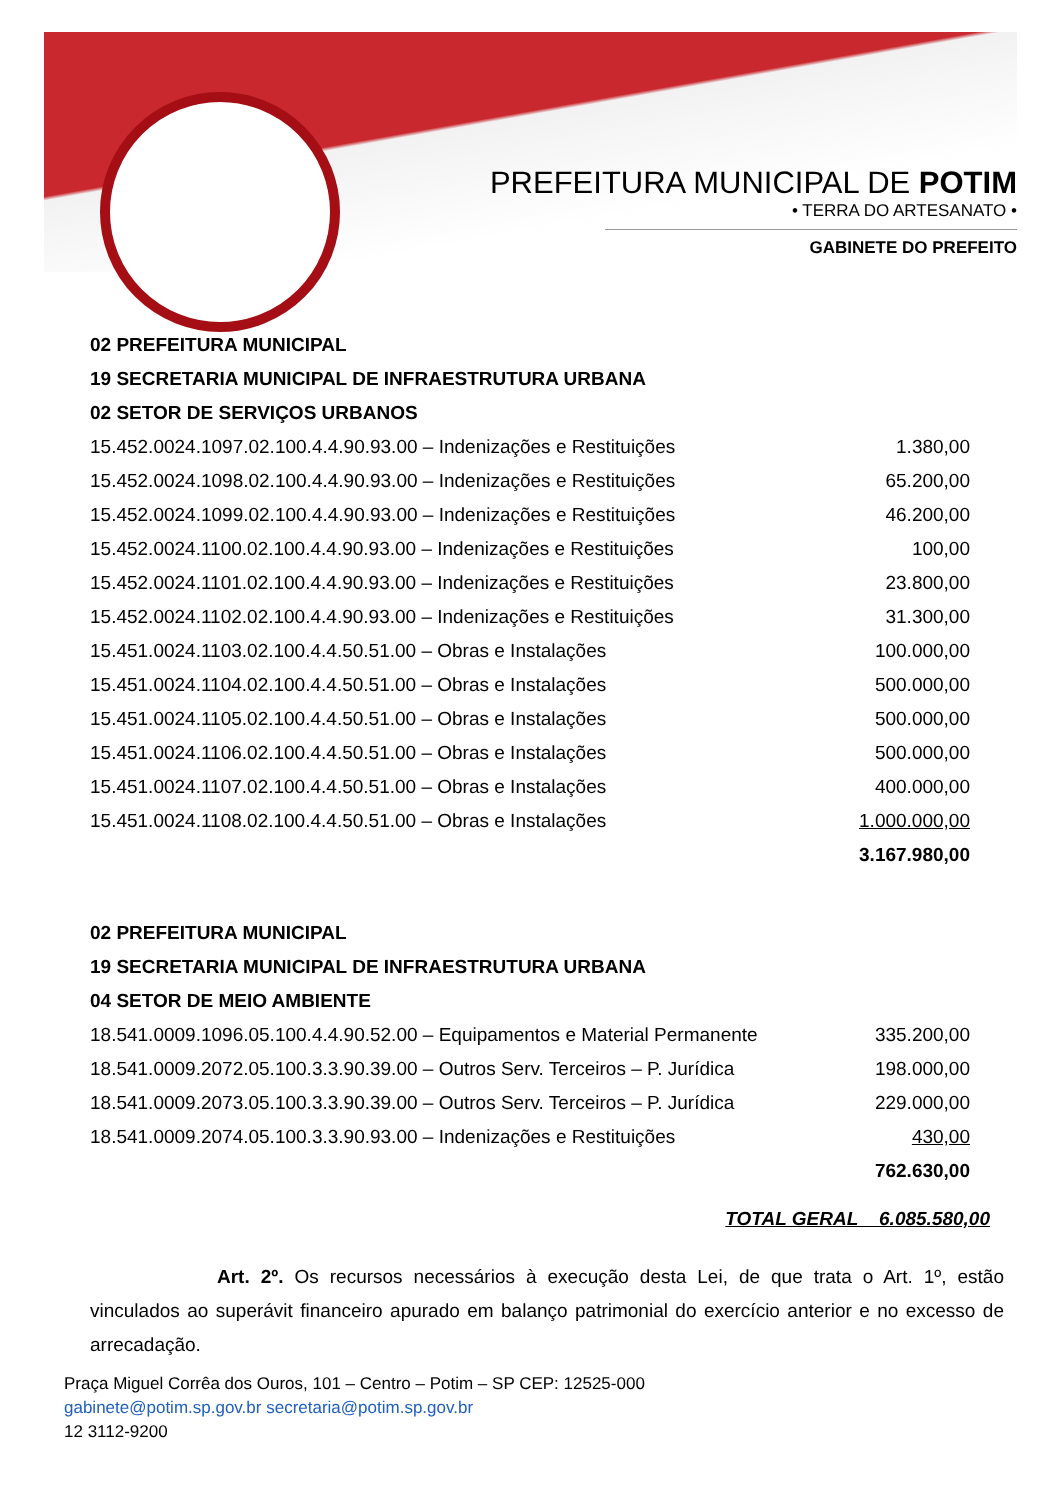PREFEITURA MUNICIPAL DE POTIM
• TERRA DO ARTESANATO •
GABINETE DO PREFEITO
02 PREFEITURA MUNICIPAL
19 SECRETARIA MUNICIPAL DE INFRAESTRUTURA URBANA
02 SETOR DE SERVIÇOS URBANOS
| 15.452.0024.1097.02.100.4.4.90.93.00 – Indenizações e Restituições | 1.380,00 |
| 15.452.0024.1098.02.100.4.4.90.93.00 – Indenizações e Restituições | 65.200,00 |
| 15.452.0024.1099.02.100.4.4.90.93.00 – Indenizações e Restituições | 46.200,00 |
| 15.452.0024.1100.02.100.4.4.90.93.00 – Indenizações e Restituições | 100,00 |
| 15.452.0024.1101.02.100.4.4.90.93.00 – Indenizações e Restituições | 23.800,00 |
| 15.452.0024.1102.02.100.4.4.90.93.00 – Indenizações e Restituições | 31.300,00 |
| 15.451.0024.1103.02.100.4.4.50.51.00 – Obras e Instalações | 100.000,00 |
| 15.451.0024.1104.02.100.4.4.50.51.00 – Obras e Instalações | 500.000,00 |
| 15.451.0024.1105.02.100.4.4.50.51.00 – Obras e Instalações | 500.000,00 |
| 15.451.0024.1106.02.100.4.4.50.51.00 – Obras e Instalações | 500.000,00 |
| 15.451.0024.1107.02.100.4.4.50.51.00 – Obras e Instalações | 400.000,00 |
| 15.451.0024.1108.02.100.4.4.50.51.00 – Obras e Instalações | 1.000.000,00 |
| | 3.167.980,00 |
02 PREFEITURA MUNICIPAL
19 SECRETARIA MUNICIPAL DE INFRAESTRUTURA URBANA
04 SETOR DE MEIO AMBIENTE
| 18.541.0009.1096.05.100.4.4.90.52.00 – Equipamentos e Material Permanente | 335.200,00 |
| 18.541.0009.2072.05.100.3.3.90.39.00 – Outros Serv. Terceiros – P. Jurídica | 198.000,00 |
| 18.541.0009.2073.05.100.3.3.90.39.00 – Outros Serv. Terceiros – P. Jurídica | 229.000,00 |
| 18.541.0009.2074.05.100.3.3.90.93.00 – Indenizações e Restituições | 430,00 |
| | 762.630,00 |
TOTAL GERAL 6.085.580,00
Art. 2º. Os recursos necessários à execução desta Lei, de que trata o Art. 1º, estão vinculados ao superávit financeiro apurado em balanço patrimonial do exercício anterior e no excesso de arrecadação.
Praça Miguel Corrêa dos Ouros, 101 – Centro – Potim – SP CEP: 12525-000
gabinete@potim.sp.gov.br secretaria@potim.sp.gov.br
12 3112-9200